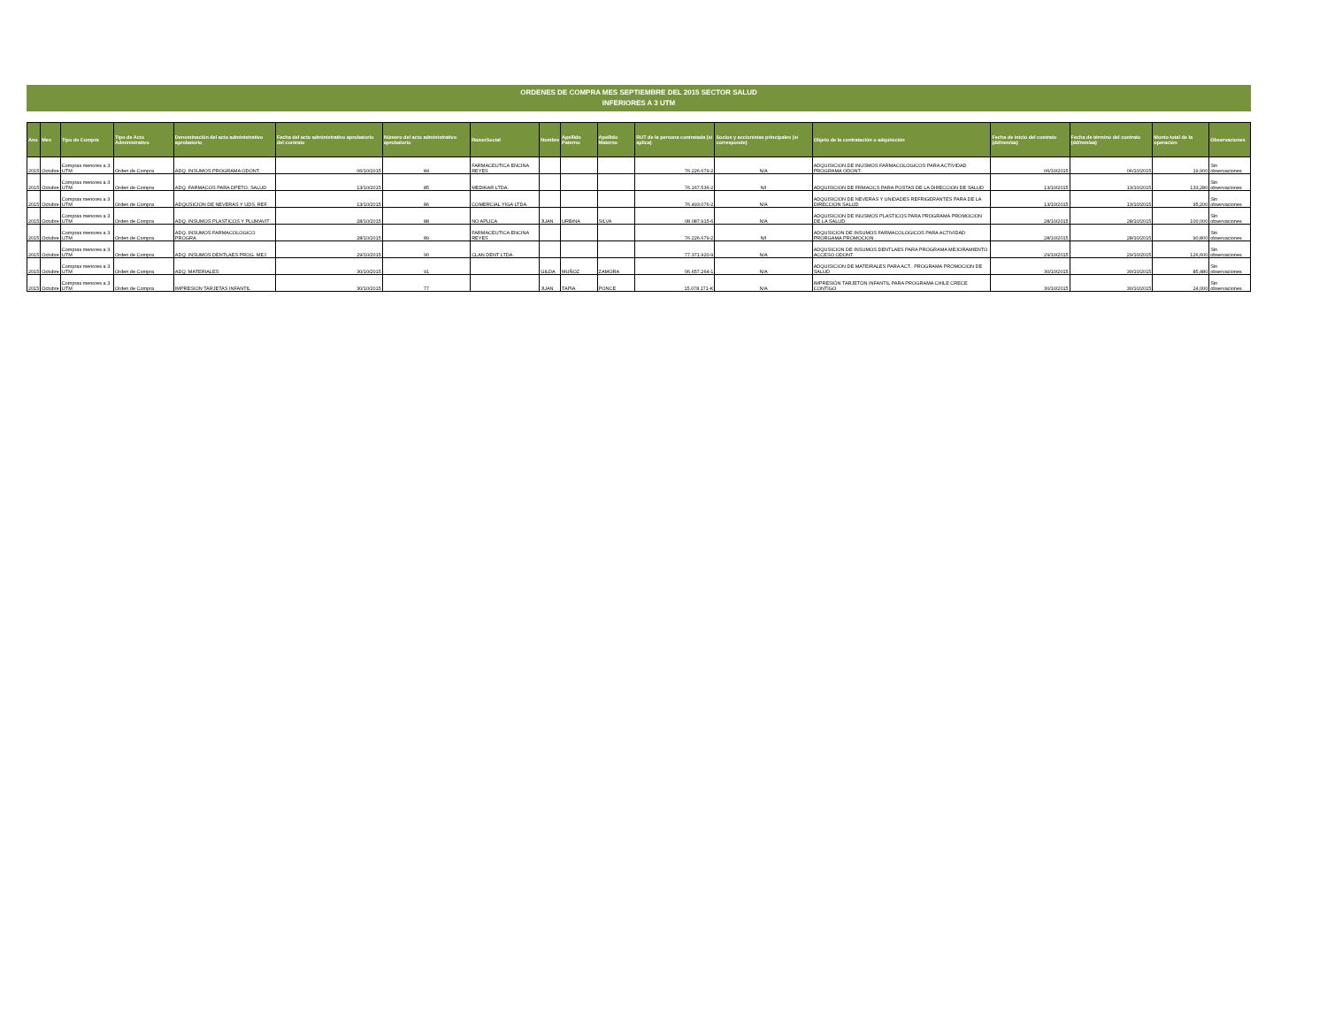ORDENES DE COMPRA MES SEPTIEMBRE DEL 2015 SECTOR SALUD
INFERIORES A 3 UTM
| Ano | Mes | Tipo de Compra | Tipo de Acto Administrativo | Denominación del acto administrativo aprobatorio | Fecha del acto administrativo aprobatorio del contrato | Número del acto administrativo aprobatorio | RazonSocial | Nombre | Apellido Paterno | Apellido Materno | RUT de la persona contratada (si aplica) | Socios y accionistas principales (si corresponde) | Objeto de la contratación o adquisición | Fecha de inicio del contrato (dd/mm/aa) | Fecha de término del contrato (dd/mm/aa) | Monto total de la operación | Observaciones |
| --- | --- | --- | --- | --- | --- | --- | --- | --- | --- | --- | --- | --- | --- | --- | --- | --- | --- |
| 2015 | Octubre | Compras menores a 3 UTM | Orden de Compra | ADQ. INSUMOS PROGRAMA ODONT. | 06/10/2015 | 84 | FARMACEUTICA ENCINA REYES | | | | 76.226.679-2 | N/A | ADQUISICION DE INUSMOS FARMACOLOGICOS PARA ACTIVIDAD PROGRAMA ODONT. | 06/10/2015 | 06/10/2015 | 19,900 | Sin observaciones |
| 2015 | Octubre | Compras menores a 3 UTM | Orden de Compra | ADQ. FARMACOS PARA DPETO. SALUD | 13/10/2015 | 85 | MEDIKAR LTDA. | | | | 76.167.536-2 | N/I | ADQUISICION DE FRMAOCS PARA POSTAS DE LA DIRECCION DE SALUD | 13/10/2015 | 13/10/2015 | 133,280 | Sin observaciones |
| 2015 | Octubre | Compras menores a 3 UTM | Orden de Compra | ADQUSICION DE NEVERAS Y UDS. REF. | 13/10/2015 | 86 | COMERCIAL YIGA LTDA. | | | | 76.493.076-2 | N/A | ADQUISICION DE NEVERAS Y UNIDADES REFRIGERANTES PARA DE LA DIRECCION SALUD | 13/10/2015 | 13/10/2015 | 95,200 | Sin observaciones |
| 2015 | Octubre | Compras menores a 3 UTM | Orden de Compra | ADQ. INSUMOS PLASTICOS Y PLUMAVIT | 28/10/2015 | 88 | NO APLICA | JUAN | URBINA | SILVA | 08.087.915-6 | N/A | ADQUISICION DE INUSMOS PLASTICOS PARA PROGRAMA PROMOCION DE LA SALUD | 28/10/2015 | 28/10/2015 | 100,000 | Sin observaciones |
| 2015 | Octubre | Compras menores a 3 UTM | Orden de Compra | ADQ. INSUMOS FARMACOLOGICO PROGRA | 28/10/2015 | 89 | FARMACEUTICA ENCINA REYES | | | | 76.226.679-2 | N/I | ADQUSICION DE INSUMOS FARMACOLOGICOS PARA ACTIVIDAD PRORGAMA PROMOCION | 28/10/2015 | 28/10/2015 | 90,800 | Sin observaciones |
| 2015 | Octubre | Compras menores a 3 UTM | Orden de Compra | ADQ. INSUMOS DENTLAES PROG. MEJ. | 29/10/2015 | 90 | CLAN DENT LTDA. | | | | 77.371.920-9 | N/A | ADQUSICION DE INSUMOS DENTLAES PARA PROGRAMA MEJORAMIENTO ACCESO ODONT. | 29/10/2015 | 29/10/2015 | 126,600 | Sin observaciones |
| 2015 | Octubre | Compras menores a 3 UTM | Orden de Compra | ADQ. MATERIALES | 30/10/2015 | 91 | | GILDA | MUÑOZ | ZAMORA | 06.657.264-1 | N/A | ADQUISICION DE MATEIRALES PARA ACT.. PROGRAMA PROMOCION DE SALUD | 30/10/2015 | 30/10/2015 | 85,480 | Sin observaciones |
| 2015 | Octubre | Compras menores a 3 UTM | Orden de Compra | IMPRESION TARJETAS INFANTIL | 30/10/2015 | 77 | | JUAN | TAPIA | PONCE | 15.078.171-K | N/A | IMPRESIÓN TARJETON INFANTIL PARA PROGRAMA CHILE CRECE CONTIGO | 30/10/2015 | 30/10/2015 | 24,000 | Sin observaciones |